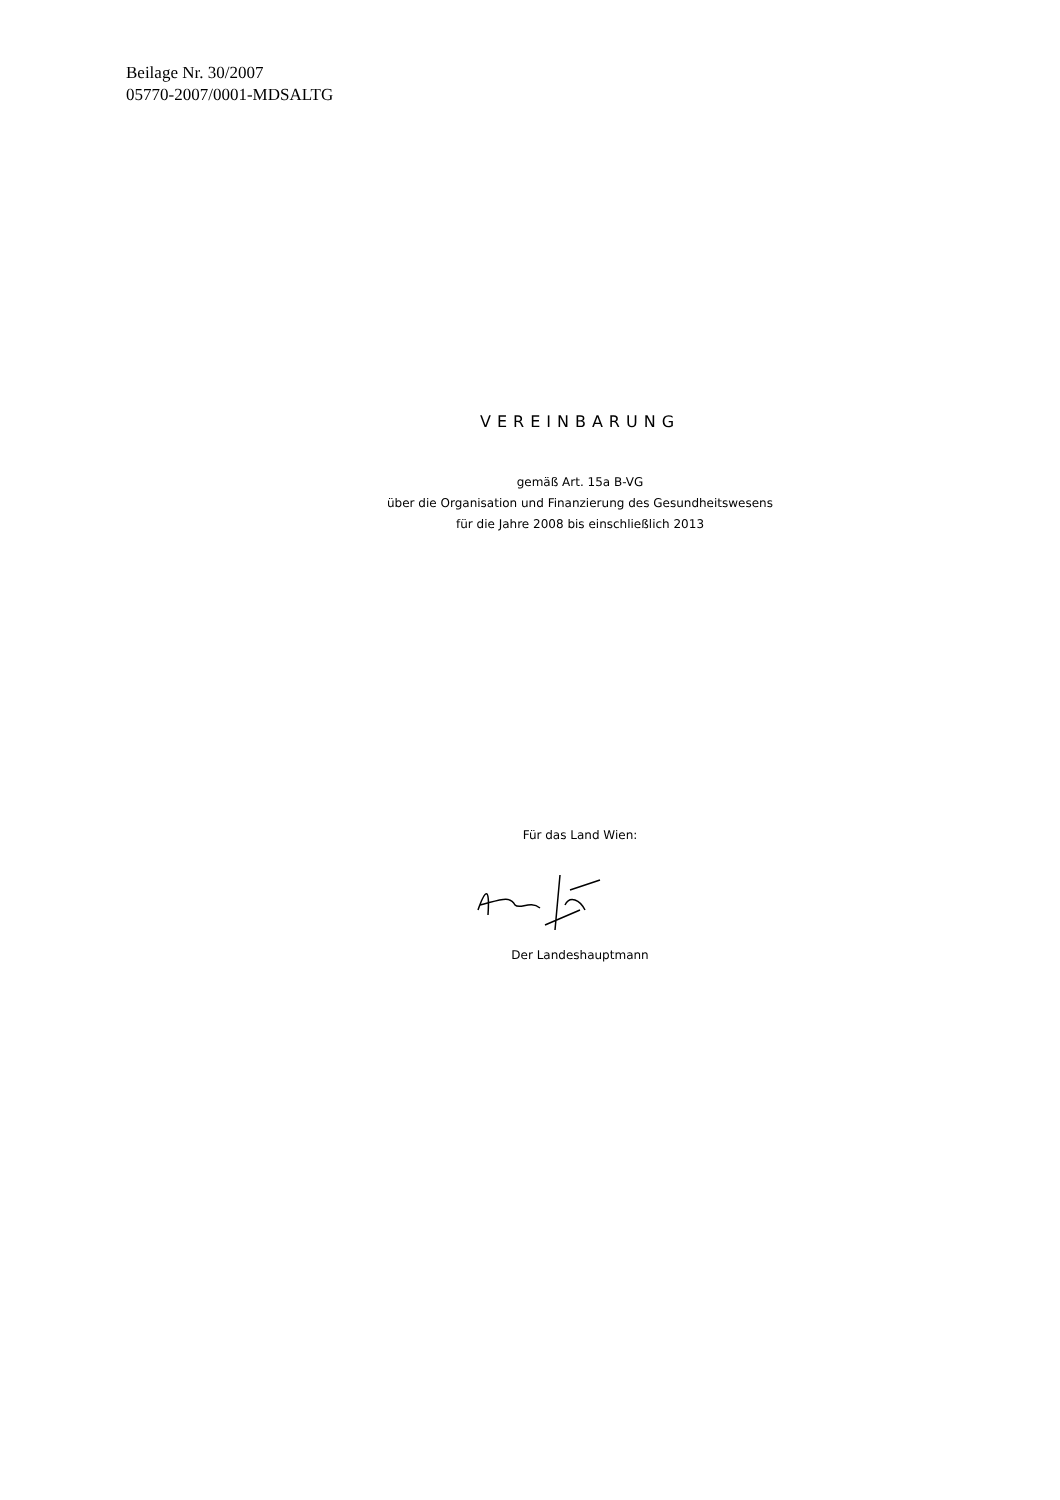Beilage Nr. 30/2007
05770-2007/0001-MDSALTG
VEREINBARUNG
gemäß Art. 15a B-VG
über die Organisation und Finanzierung des Gesundheitswesens
für die Jahre 2008 bis einschließlich 2013
Für das Land Wien:
Der Landeshauptmann